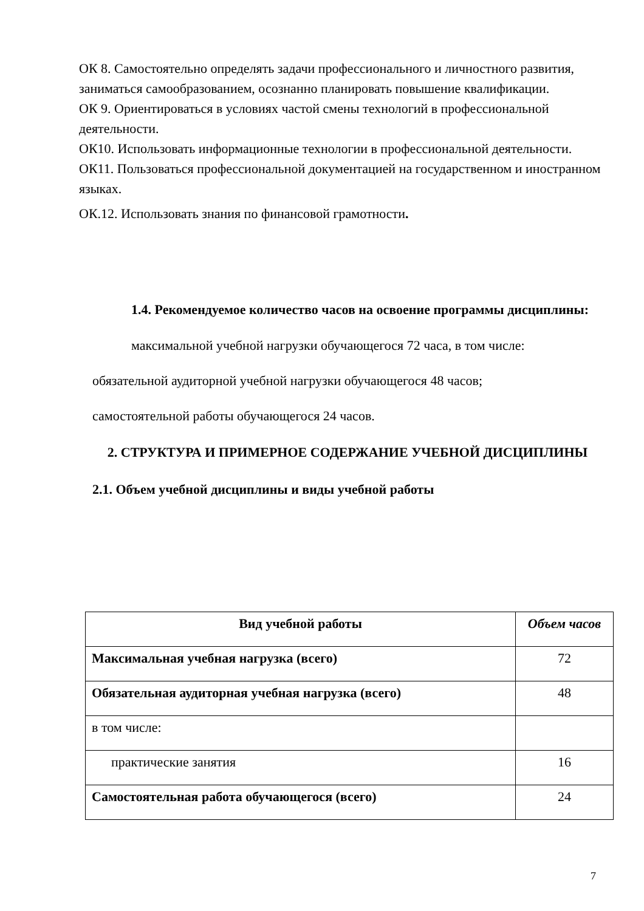ОК 8. Самостоятельно определять задачи профессионального и личностного развития, заниматься самообразованием, осознанно планировать повышение квалификации.
ОК 9. Ориентироваться в условиях частой смены технологий в профессиональной деятельности.
ОК10. Использовать информационные технологии в профессиональной деятельности.
ОК11. Пользоваться профессиональной документацией на государственном и иностранном языках.
ОК.12. Использовать знания по финансовой грамотности.
1.4. Рекомендуемое количество часов на освоение программы дисциплины:
максимальной учебной нагрузки обучающегося 72 часа, в том числе:
обязательной аудиторной учебной нагрузки обучающегося 48 часов;
самостоятельной работы обучающегося 24 часов.
2. СТРУКТУРА И ПРИМЕРНОЕ СОДЕРЖАНИЕ УЧЕБНОЙ ДИСЦИПЛИНЫ
2.1. Объем учебной дисциплины и виды учебной работы
| Вид учебной работы | Объем часов |
| --- | --- |
| Максимальная учебная нагрузка (всего) | 72 |
| Обязательная аудиторная учебная нагрузка (всего) | 48 |
| в том числе: | |
| практические занятия | 16 |
| Самостоятельная работа обучающегося (всего) | 24 |
7